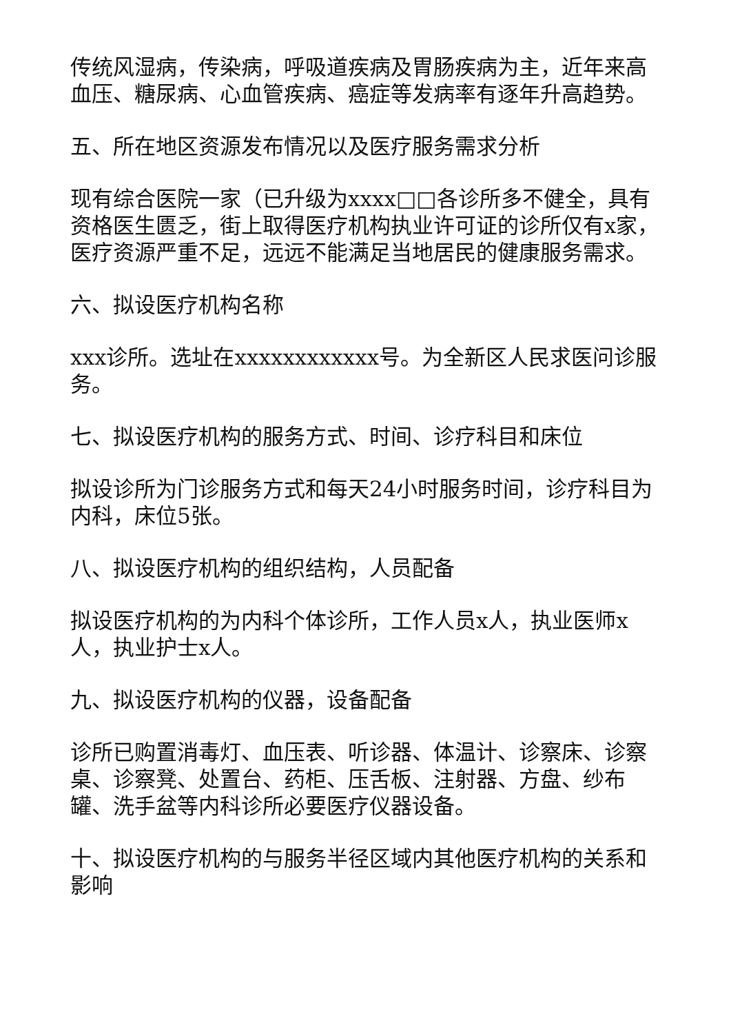传统风湿病，传染病，呼吸道疾病及胃肠疾病为主，近年来高血压、糖尿病、心血管疾病、癌症等发病率有逐年升高趋势。
五、所在地区资源发布情况以及医疗服务需求分析
现有综合医院一家（已升级为xxxx□□各诊所多不健全，具有资格医生匮乏，街上取得医疗机构执业许可证的诊所仅有x家，医疗资源严重不足，远远不能满足当地居民的健康服务需求。
六、拟设医疗机构名称
xxx诊所。选址在xxxxxxxxxxxx号。为全新区人民求医问诊服务。
七、拟设医疗机构的服务方式、时间、诊疗科目和床位
拟设诊所为门诊服务方式和每天24小时服务时间，诊疗科目为内科，床位5张。
八、拟设医疗机构的组织结构，人员配备
拟设医疗机构的为内科个体诊所，工作人员x人，执业医师x人，执业护士x人。
九、拟设医疗机构的仪器，设备配备
诊所已购置消毒灯、血压表、听诊器、体温计、诊察床、诊察桌、诊察凳、处置台、药柜、压舌板、注射器、方盘、纱布罐、洗手盆等内科诊所必要医疗仪器设备。
十、拟设医疗机构的与服务半径区域内其他医疗机构的关系和影响